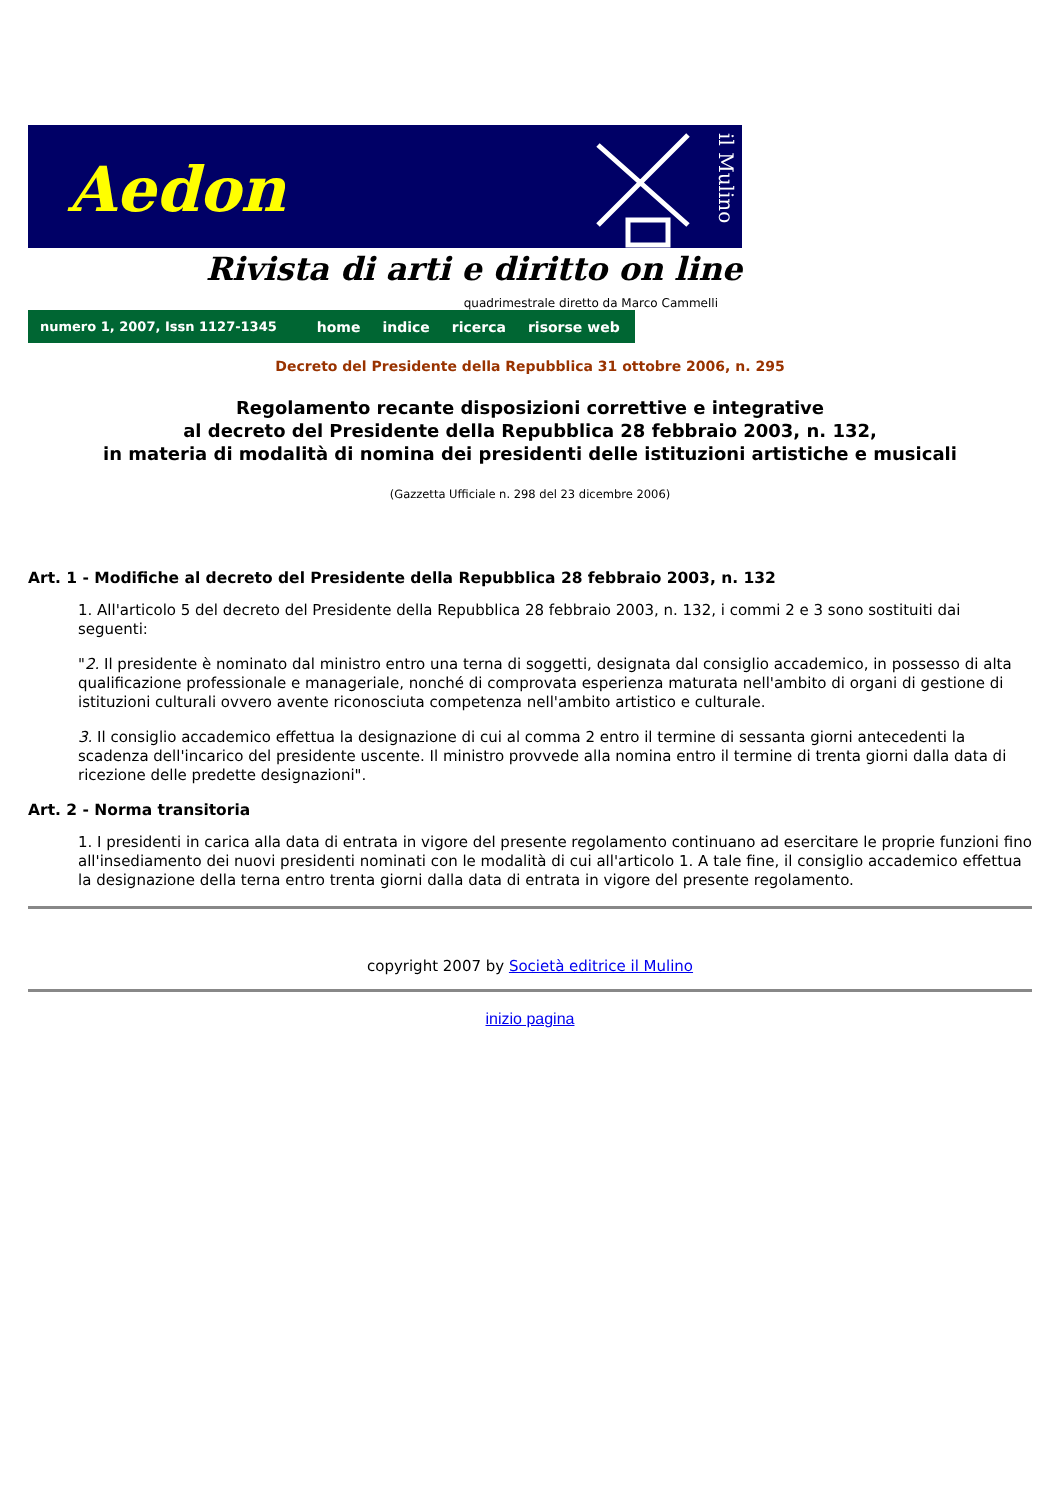Aedon
il Mulino
Rivista di arti e diritto on line
quadrimestrale diretto da Marco Cammelli
numero 1, 2007, Issn 1127-1345 home indice ricerca risorse web
Decreto del Presidente della Repubblica 31 ottobre 2006, n. 295
Regolamento recante disposizioni correttive e integrative
al decreto del Presidente della Repubblica 28 febbraio 2003, n. 132,
in materia di modalità di nomina dei presidenti delle istituzioni artistiche e musicali
(Gazzetta Ufficiale n. 298 del 23 dicembre 2006)
Art. 1 - Modifiche al decreto del Presidente della Repubblica 28 febbraio 2003, n. 132
1. All'articolo 5 del decreto del Presidente della Repubblica 28 febbraio 2003, n. 132, i commi 2 e 3 sono sostituiti dai seguenti:
"2. Il presidente è nominato dal ministro entro una terna di soggetti, designata dal consiglio accademico, in possesso di alta qualificazione professionale e manageriale, nonché di comprovata esperienza maturata nell'ambito di organi di gestione di istituzioni culturali ovvero avente riconosciuta competenza nell'ambito artistico e culturale.
3. Il consiglio accademico effettua la designazione di cui al comma 2 entro il termine di sessanta giorni antecedenti la scadenza dell'incarico del presidente uscente. Il ministro provvede alla nomina entro il termine di trenta giorni dalla data di ricezione delle predette designazioni".
Art. 2 - Norma transitoria
1. I presidenti in carica alla data di entrata in vigore del presente regolamento continuano ad esercitare le proprie funzioni fino all'insediamento dei nuovi presidenti nominati con le modalità di cui all'articolo 1. A tale fine, il consiglio accademico effettua la designazione della terna entro trenta giorni dalla data di entrata in vigore del presente regolamento.
copyright 2007 by Società editrice il Mulino
inizio pagina